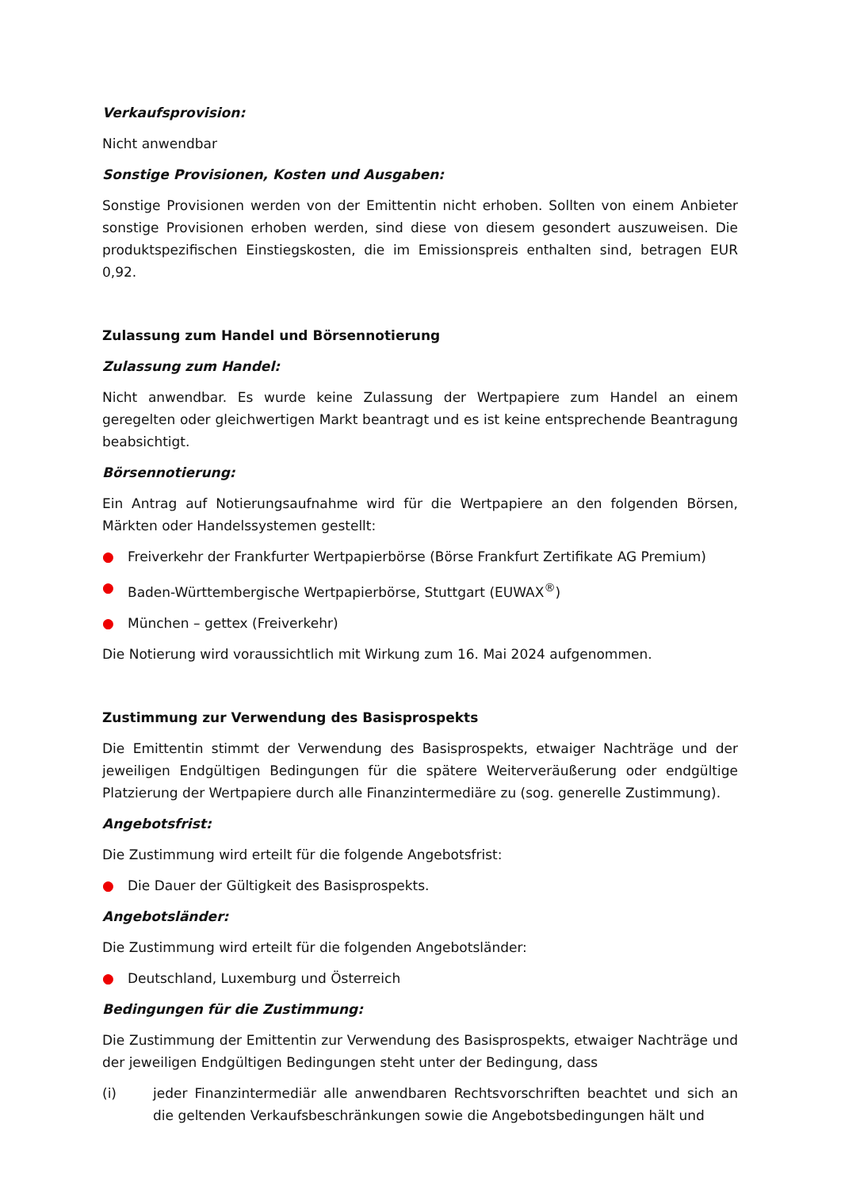Verkaufsprovision:
Nicht anwendbar
Sonstige Provisionen, Kosten und Ausgaben:
Sonstige Provisionen werden von der Emittentin nicht erhoben. Sollten von einem Anbieter sonstige Provisionen erhoben werden, sind diese von diesem gesondert auszuweisen. Die produktspezifischen Einstiegskosten, die im Emissionspreis enthalten sind, betragen EUR 0,92.
Zulassung zum Handel und Börsennotierung
Zulassung zum Handel:
Nicht anwendbar. Es wurde keine Zulassung der Wertpapiere zum Handel an einem geregelten oder gleichwertigen Markt beantragt und es ist keine entsprechende Beantragung beabsichtigt.
Börsennotierung:
Ein Antrag auf Notierungsaufnahme wird für die Wertpapiere an den folgenden Börsen, Märkten oder Handelssystemen gestellt:
● Freiverkehr der Frankfurter Wertpapierbörse (Börse Frankfurt Zertifikate AG Premium)
● Baden-Württembergische Wertpapierbörse, Stuttgart (EUWAX<sup>®</sup>)
● München – gettex (Freiverkehr)
Die Notierung wird voraussichtlich mit Wirkung zum 16. Mai 2024 aufgenommen.
Zustimmung zur Verwendung des Basisprospekts
Die Emittentin stimmt der Verwendung des Basisprospekts, etwaiger Nachträge und der jeweiligen Endgültigen Bedingungen für die spätere Weiterveräußerung oder endgültige Platzierung der Wertpapiere durch alle Finanzintermediäre zu (sog. generelle Zustimmung).
Angebotsfrist:
Die Zustimmung wird erteilt für die folgende Angebotsfrist:
● Die Dauer der Gültigkeit des Basisprospekts.
Angebotsländer:
Die Zustimmung wird erteilt für die folgenden Angebotsländer:
● Deutschland, Luxemburg und Österreich
Bedingungen für die Zustimmung:
Die Zustimmung der Emittentin zur Verwendung des Basisprospekts, etwaiger Nachträge und der jeweiligen Endgültigen Bedingungen steht unter der Bedingung, dass
(i) jeder Finanzintermediär alle anwendbaren Rechtsvorschriften beachtet und sich an die geltenden Verkaufsbeschränkungen sowie die Angebotsbedingungen hält und